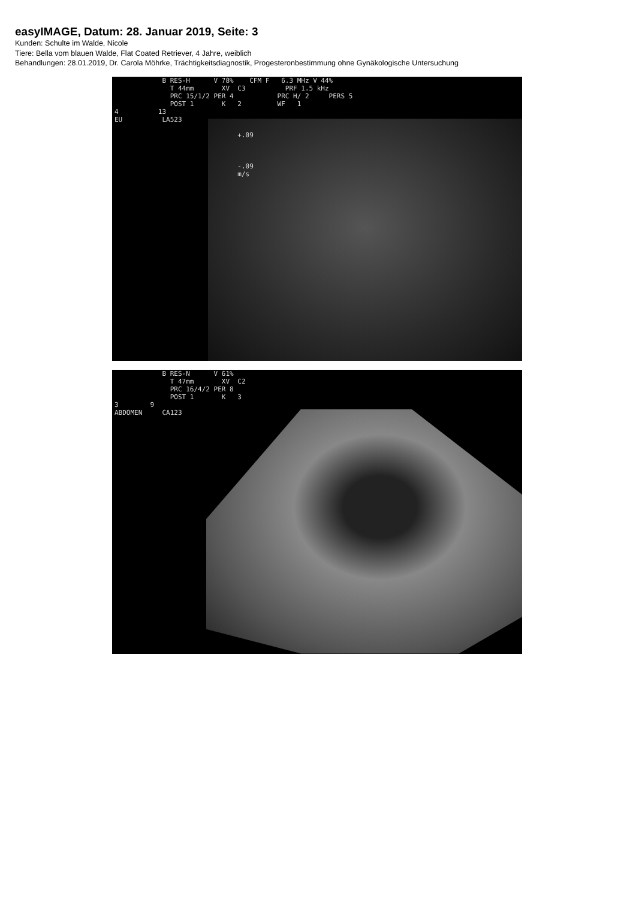easyIMAGE, Datum: 28. Januar 2019, Seite: 3
Kunden: Schulte im Walde, Nicole
Tiere: Bella vom blauen Walde, Flat Coated Retriever, 4 Jahre, weiblich
Behandlungen: 28.01.2019, Dr. Carola Möhrke, Trächtigkeitsdiagnostik, Progesteronbestimmung ohne Gynäkologische Untersuchung
B RES-H V 78% CFM F 6.3 MHz V 44% T 44mm XV C3 PRF 1.5 kHz PRC 15/1/2 PER 4 PRC H/ 2 PERS 5 POST 1 K 2 WF 1 4 13 EU LA523 +.09 -.09 m/s
B RES-N V 61% T 47mm XV C2 PRC 16/4/2 PER 8 POST 1 K 3 3 9 ABDOMEN CA123